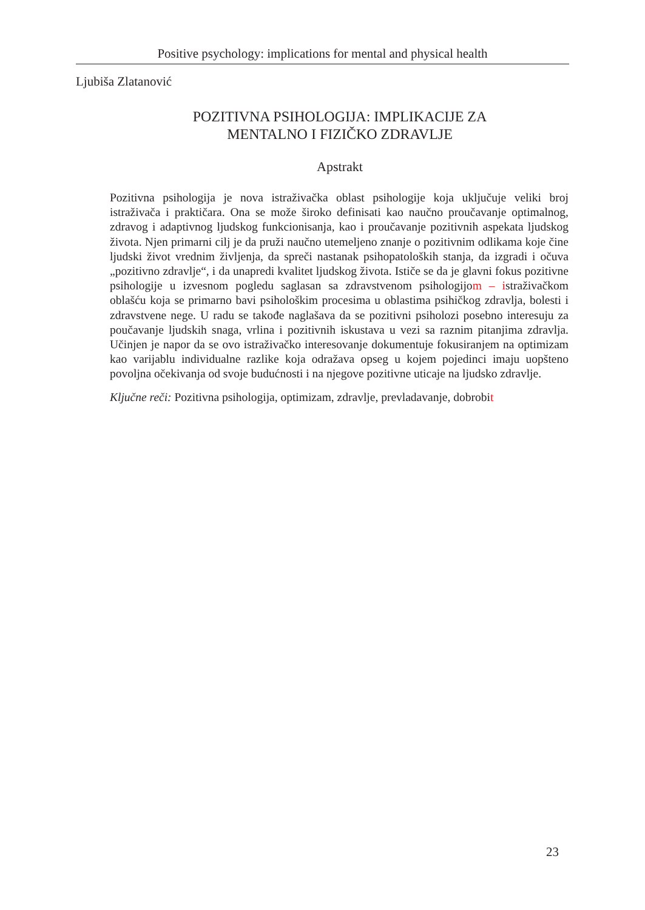Positive psychology: implications for mental and physical health
Ljubiša Zlatanović
POZITIVNA PSIHOLOGIJA: IMPLIKACIJE ZA
MENTALNO I FIZIČKO ZDRAVLJE
Apstrakt
Pozitivna psihologija je nova istraživačka oblast psihologije koja uključuje veliki broj istraživača i praktičara. Ona se može široko definisati kao naučno proučavanje optimalnog, zdravog i adaptivnog ljudskog funkcionisanja, kao i proučavanje pozitivnih aspekata ljudskog života. Njen primarni cilj je da pruži naučno utemeljeno znanje o pozitivnim odlikama koje čine ljudski život vrednim življenja, da spreči nastanak psihopatoloških stanja, da izgradi i očuva „pozitivno zdravlje“, i da unapredi kvalitet ljudskog života. Ističe se da je glavni fokus pozitivne psihologije u izvesnom pogledu saglasan sa zdravstvenom psihologijom – istraživačkom oblašću koja se primarno bavi psihološkim procesima u oblastima psihičkog zdravlja, bolesti i zdravstvene nege. U radu se takođe naglašava da se pozitivni psiholozi posebno interesuju za poučavanje ljudskih snaga, vrlina i pozitivnih iskustava u vezi sa raznim pitanjima zdravlja. Učinjen je napor da se ovo istraživačko interesovanje dokumentuje fokusiranjem na optimizam kao varijablu individualne razlike koja odražava opseg u kojem pojedinci imaju uopšteno povoljna očekivanja od svoje budućnosti i na njegove pozitivne uticaje na ljudsko zdravlje.
Ključne reči: Pozitivna psihologija, optimizam, zdravlje, prevladavanje, dobrobit
23